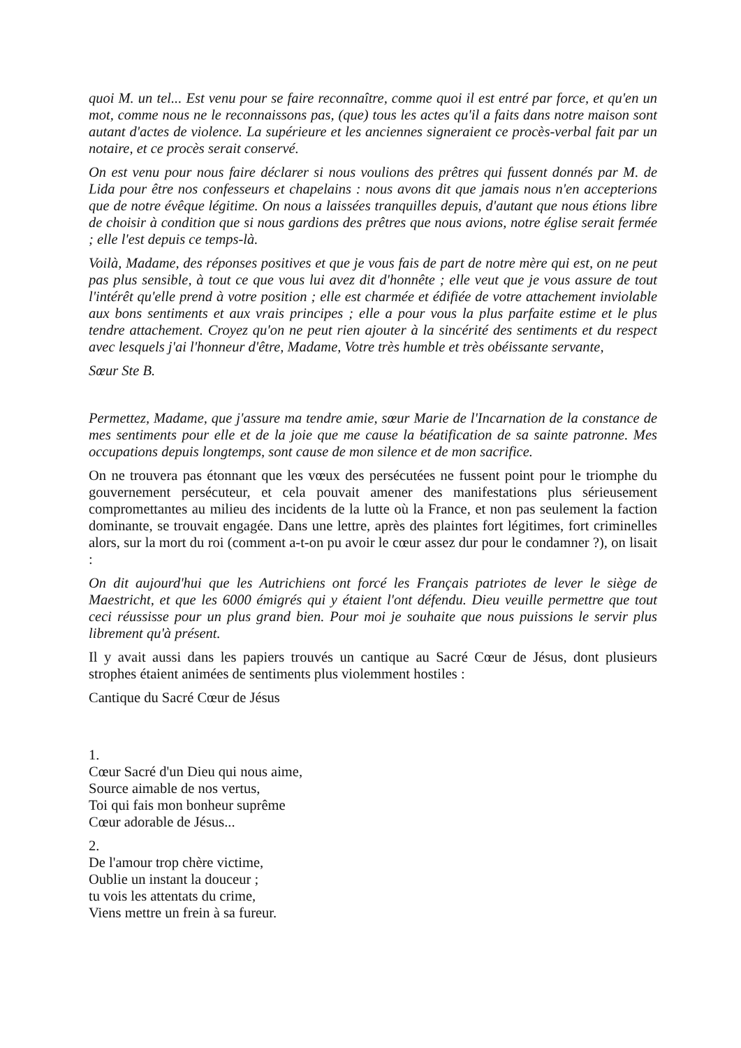quoi M. un tel... Est venu pour se faire reconnaître, comme quoi il est entré par force, et qu'en un mot, comme nous ne le reconnaissons pas, (que) tous les actes qu'il a faits dans notre maison sont autant d'actes de violence. La supérieure et les anciennes signeraient ce procès-verbal fait par un notaire, et ce procès serait conservé.
On est venu pour nous faire déclarer si nous voulions des prêtres qui fussent donnés par M. de Lida pour être nos confesseurs et chapelains : nous avons dit que jamais nous n'en accepterions que de notre évêque légitime. On nous a laissées tranquilles depuis, d'autant que nous étions libre de choisir à condition que si nous gardions des prêtres que nous avions, notre église serait fermée ; elle l'est depuis ce temps-là.
Voilà, Madame, des réponses positives et que je vous fais de part de notre mère qui est, on ne peut pas plus sensible, à tout ce que vous lui avez dit d'honnête ; elle veut que je vous assure de tout l'intérêt qu'elle prend à votre position ; elle est charmée et édifiée de votre attachement inviolable aux bons sentiments et aux vrais principes ; elle a pour vous la plus parfaite estime et le plus tendre attachement. Croyez qu'on ne peut rien ajouter à la sincérité des sentiments et du respect avec lesquels j'ai l'honneur d'être, Madame, Votre très humble et très obéissante servante,
Sœur Ste B.
Permettez, Madame, que j'assure ma tendre amie, sœur Marie de l'Incarnation de la constance de mes sentiments pour elle et de la joie que me cause la béatification de sa sainte patronne. Mes occupations depuis longtemps, sont cause de mon silence et de mon sacrifice.
On ne trouvera pas étonnant que les vœux des persécutées ne fussent point pour le triomphe du gouvernement persécuteur, et cela pouvait amener des manifestations plus sérieusement compromettantes au milieu des incidents de la lutte où la France, et non pas seulement la faction dominante, se trouvait engagée. Dans une lettre, après des plaintes fort légitimes, fort criminelles alors, sur la mort du roi (comment a-t-on pu avoir le cœur assez dur pour le condamner ?), on lisait :
On dit aujourd'hui que les Autrichiens ont forcé les Français patriotes de lever le siège de Maestricht, et que les 6000 émigrés qui y étaient l'ont défendu. Dieu veuille permettre que tout ceci réussisse pour un plus grand bien. Pour moi je souhaite que nous puissions le servir plus librement qu'à présent.
Il y avait aussi dans les papiers trouvés un cantique au Sacré Cœur de Jésus, dont plusieurs strophes étaient animées de sentiments plus violemment hostiles :
Cantique du Sacré Cœur de Jésus
1.
Cœur Sacré d'un Dieu qui nous aime,
Source aimable de nos vertus,
Toi qui fais mon bonheur suprême
Cœur adorable de Jésus...
2.
De l'amour trop chère victime,
Oublie un instant la douceur ;
tu vois les attentats du crime,
Viens mettre un frein à sa fureur.